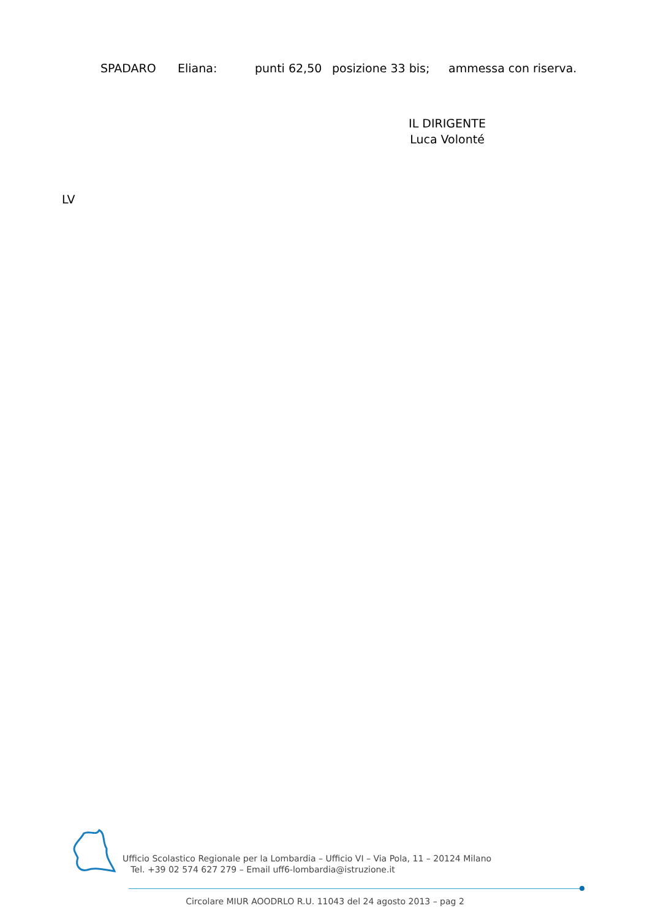SPADARO Eliana: punti 62,50 posizione 33 bis; ammessa con riserva.
IL DIRIGENTE
Luca Volonté
LV
Ufficio Scolastico Regionale per la Lombardia – Ufficio VI – Via Pola, 11 – 20124 Milano
Tel. +39 02 574 627 279 – Email uff6-lombardia@istruzione.it
Circolare MIUR AOODRLO R.U. 11043 del 24 agosto 2013 – pag 2